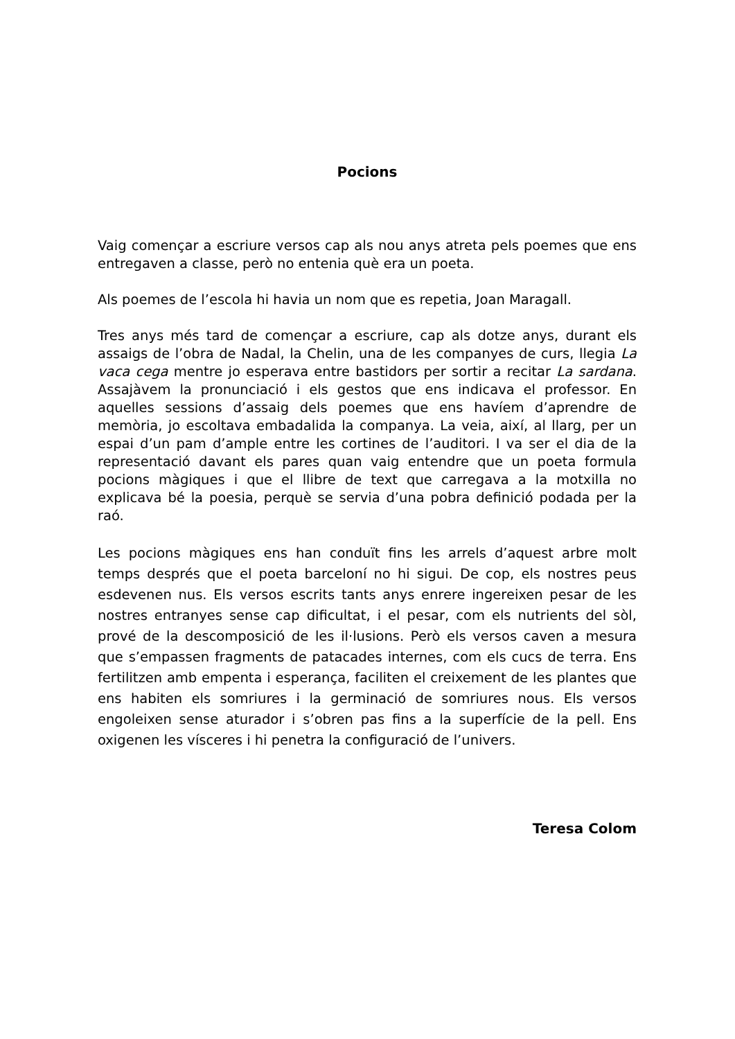Pocions
Vaig començar a escriure versos cap als nou anys atreta pels poemes que ens entregaven a classe, però no entenia què era un poeta.
Als poemes de l’escola hi havia un nom que es repetia, Joan Maragall.
Tres anys més tard de començar a escriure, cap als dotze anys, durant els assaigs de l’obra de Nadal, la Chelin, una de les companyes de curs, llegia La vaca cega mentre jo esperava entre bastidors per sortir a recitar La sardana. Assajàvem la pronunciació i els gestos que ens indicava el professor. En aquelles sessions d’assaig dels poemes que ens havíem d’aprendre de memòria, jo escoltava embadalida la companya. La veia, així, al llarg, per un espai d’un pam d’ample entre les cortines de l’auditori. I va ser el dia de la representació davant els pares quan vaig entendre que un poeta formula pocions màgiques i que el llibre de text que carregava a la motxilla no explicava bé la poesia, perquè se servia d’una pobra definició podada per la raó.
Les pocions màgiques ens han conduït fins les arrels d’aquest arbre molt temps després que el poeta barceloní no hi sigui. De cop, els nostres peus esdevenen nus. Els versos escrits tants anys enrere ingereixen pesar de les nostres entranyes sense cap dificultat, i el pesar, com els nutrients del sòl, prové de la descomposició de les il·lusions. Però els versos caven a mesura que s’empassen fragments de patacades internes, com els cucs de terra. Ens fertilitzen amb empenta i esperança, faciliten el creixement de les plantes que ens habiten els somriures i la germinació de somriures nous. Els versos engoleixen sense aturador i s’obren pas fins a la superfície de la pell. Ens oxigenen les vísceres i hi penetra la configuració de l’univers.
Teresa Colom